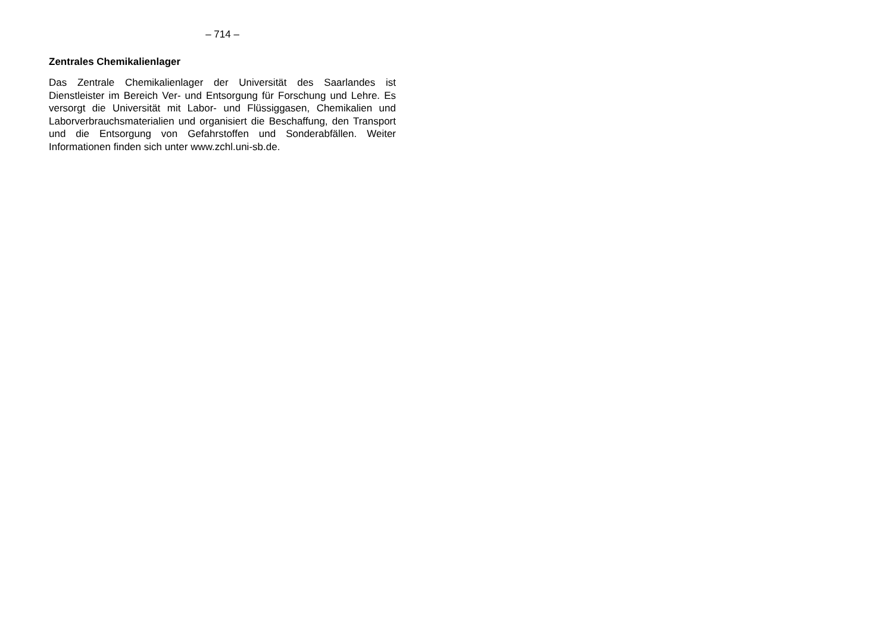– 714 –
Zentrales Chemikalienlager
Das Zentrale Chemikalienlager der Universität des Saarlandes ist Dienstleister im Bereich Ver- und Entsorgung für Forschung und Lehre. Es versorgt die Universität mit Labor- und Flüssiggasen, Chemikalien und Laborverbrauchsmaterialien und organisiert die Beschaffung, den Transport und die Entsorgung von Gefahrstoffen und Sonderabfällen. Weiter Informationen finden sich unter www.zchl.uni-sb.de.